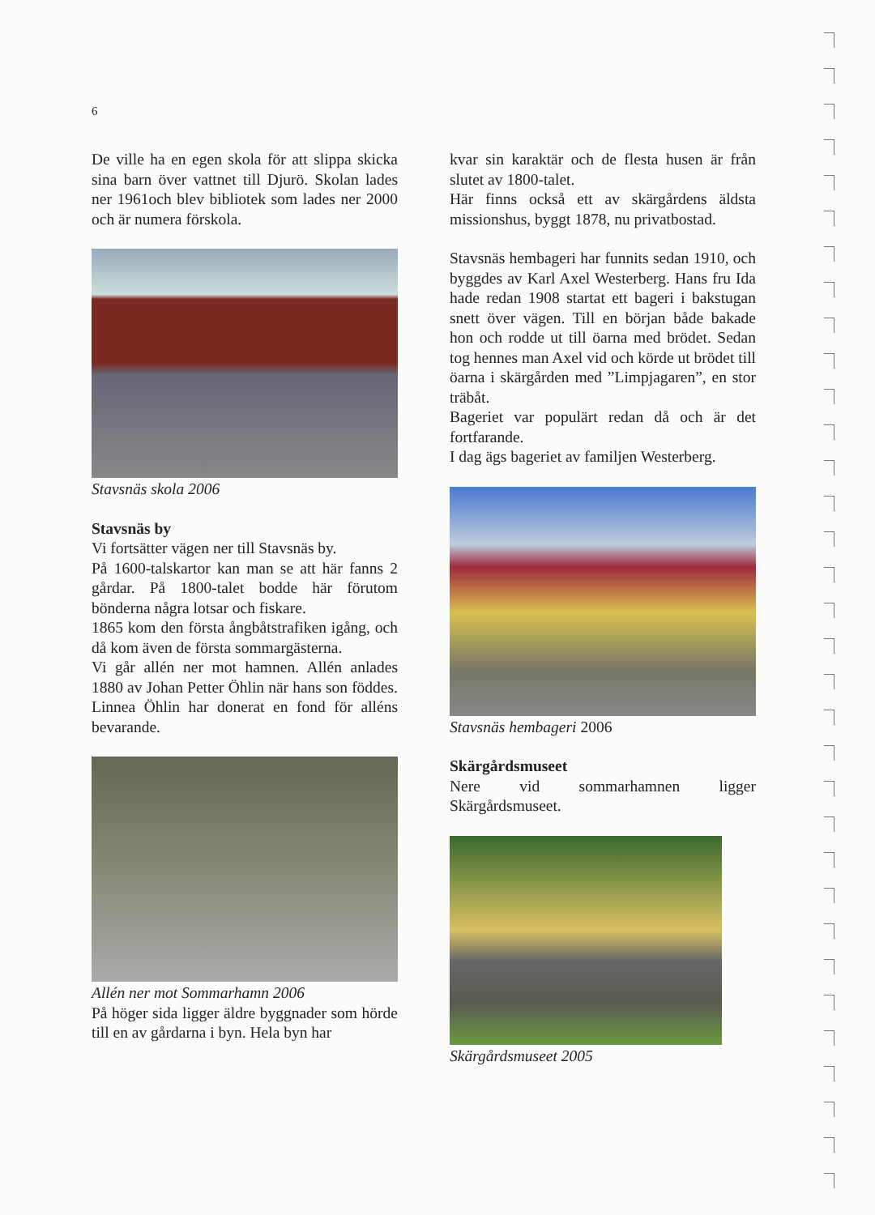6
De ville ha en egen skola för att slippa skicka sina barn över vattnet till Djurö. Skolan lades ner 1961och blev bibliotek som lades ner 2000 och är numera förskola.
Stavsnäs skola 2006
Stavsnäs by
Vi fortsätter vägen ner till Stavsnäs by.
På 1600-talskartor kan man se att här fanns 2 gårdar. På 1800-talet bodde här förutom bönderna några lotsar och fiskare.
1865 kom den första ångbåtstrafiken igång, och då kom även de första sommargästerna.
Vi går allén ner mot hamnen. Allén anlades 1880 av Johan Petter Öhlin när hans son föddes. Linnea Öhlin har donerat en fond för alléns bevarande.
Allén ner mot Sommarhamn 2006
På höger sida ligger äldre byggnader som hörde till en av gårdarna i byn. Hela byn har
kvar sin karaktär och de flesta husen är från slutet av 1800-talet.
Här finns också ett av skärgårdens äldsta missionshus, byggt 1878, nu privatbostad.
Stavsnäs hembageri har funnits sedan 1910, och byggdes av Karl Axel Westerberg. Hans fru Ida hade redan 1908 startat ett bageri i bakstugan snett över vägen. Till en början både bakade hon och rodde ut till öarna med brödet. Sedan tog hennes man Axel vid och körde ut brödet till öarna i skärgården med ”Limpjagaren”, en stor träbåt.
Bageriet var populärt redan då och är det fortfarande.
I dag ägs bageriet av familjen Westerberg.
Stavsnäs hembageri 2006
Skärgårdsmuseet
Nere vid sommarhamnen ligger Skärgårdsmuseet.
Skärgårdsmuseet 2005